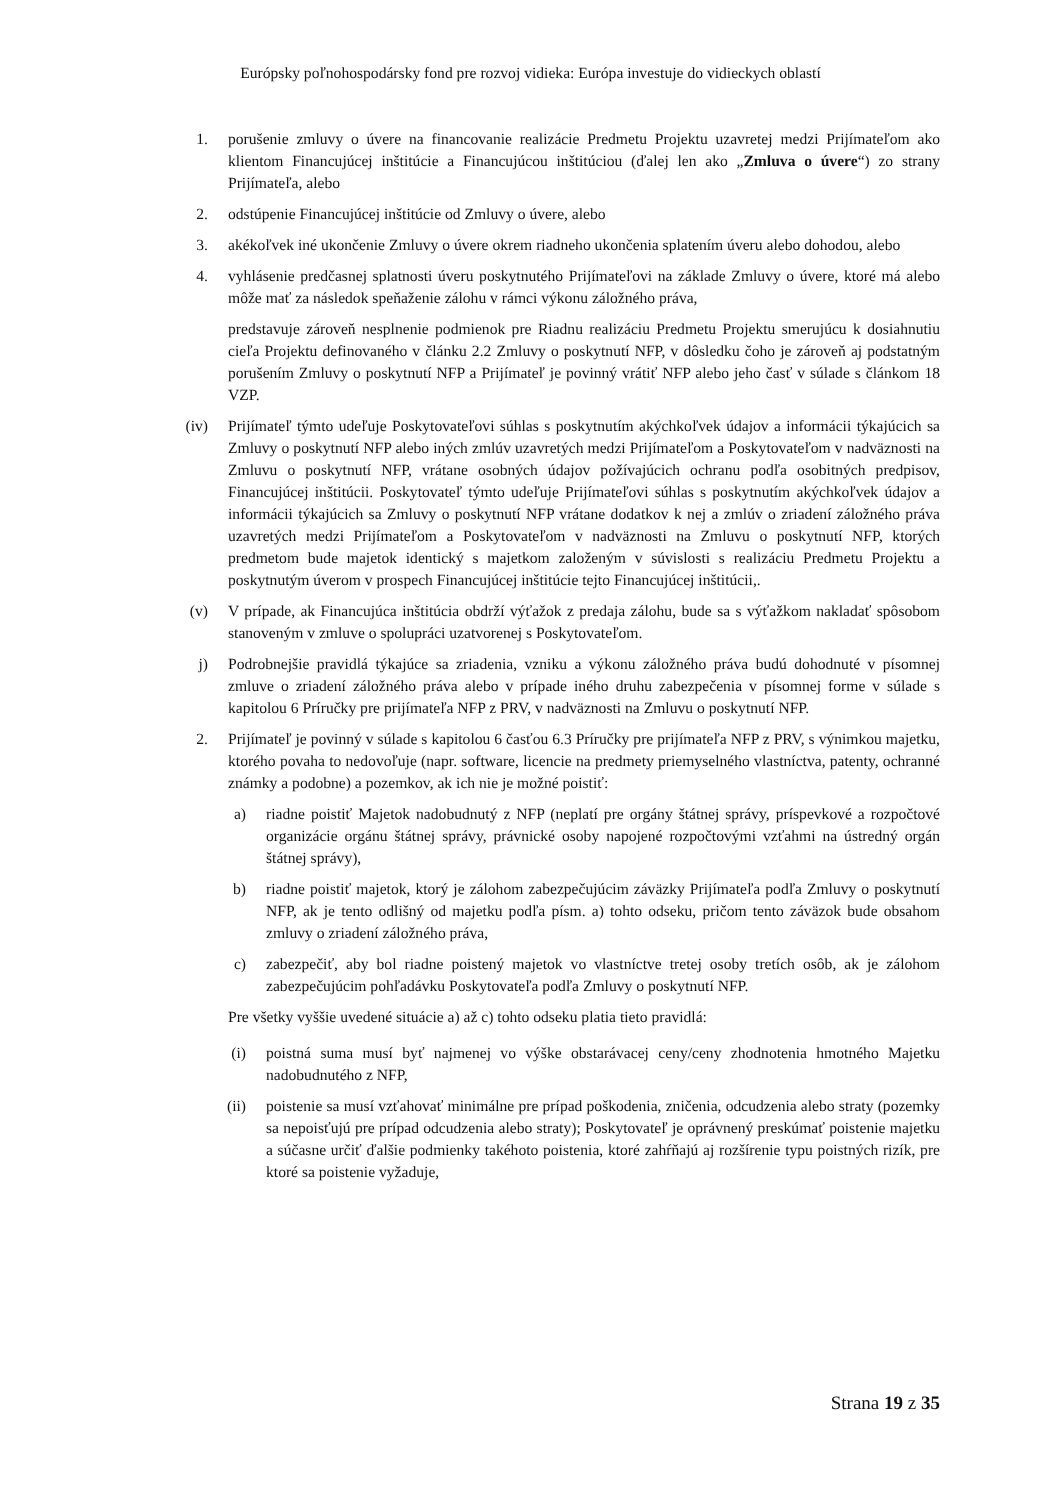Európsky poľnohospodársky fond pre rozvoj vidieka: Európa investuje do vidieckych oblastí
1. porušenie zmluvy o úvere na financovanie realizácie Predmetu Projektu uzavretej medzi Prijímateľom ako klientom Financujúcej inštitúcie a Financujúcou inštitúciou (ďalej len ako „Zmluva o úvere“) zo strany Prijímateľa, alebo
2. odstúpenie Financujúcej inštitúcie od Zmluvy o úvere, alebo
3. akékoľvek iné ukončenie Zmluvy o úvere okrem riadneho ukončenia splatením úveru alebo dohodou, alebo
4. vyhlásenie predčasnej splatnosti úveru poskytnutého Prijímateľovi na základe Zmluvy o úvere, ktoré má alebo môže mať za následok speňaženie zálohu v rámci výkonu záložného práva,
predstavuje zároveň nesplnenie podmienok pre Riadnu realizáciu Predmetu Projektu smerujúcu k dosiahnutiu cieľa Projektu definovaného v článku 2.2 Zmluvy o poskytnutí NFP, v dôsledku čoho je zároveň aj podstatným porušením Zmluvy o poskytnutí NFP a Prijímateľ je povinný vrátiť NFP alebo jeho časť v súlade s článkom 18 VZP.
(iv) Prijímateľ týmto udeľuje Poskytovateľovi súhlas s poskytnutím akýchkoľvek údajov a informácii týkajúcich sa Zmluvy o poskytnutí NFP alebo iných zmlúv uzavretých medzi Prijímateľom a Poskytovateľom v nadväznosti na Zmluvu o poskytnutí NFP, vrátane osobných údajov požívajúcich ochranu podľa osobitných predpisov, Financujúcej inštitúcii. Poskytovateľ týmto udeľuje Prijímateľovi súhlas s poskytnutím akýchkoľvek údajov a informácii týkajúcich sa Zmluvy o poskytnutí NFP vrátane dodatkov k nej a zmlúv o zriadení záložného práva uzavretých medzi Prijímateľom a Poskytovateľom v nadväznosti na Zmluvu o poskytnutí NFP, ktorých predmetom bude majetok identický s majetkom založeným v súvislosti s realizáciu Predmetu Projektu a poskytnutým úverom v prospech Financujúcej inštitúcie tejto Financujúcej inštitúcii,.
(v) V prípade, ak Financujúca inštitúcia obdrží výťažok z predaja zálohu, bude sa s výťažkom nakladať spôsobom stanoveným v zmluve o spolupráci uzatvorenej s Poskytovateľom.
j) Podrobnejšie pravidlá týkajúce sa zriadenia, vzniku a výkonu záložného práva budú dohodnuté v písomnej zmluve o zriadení záložného práva alebo v prípade iného druhu zabezpečenia v písomnej forme v súlade s kapitolou 6 Príručky pre prijímateľa NFP z PRV, v nadväznosti na Zmluvu o poskytnutí NFP.
2. Prijímateľ je povinný v súlade s kapitolou 6 časťou 6.3 Príručky pre prijímateľa NFP z PRV, s výnimkou majetku, ktorého povaha to nedovoľuje (napr. software, licencie na predmety priemyselného vlastníctva, patenty, ochranné známky a podobne) a pozemkov, ak ich nie je možné poistiť:
a) riadne poistiť Majetok nadobudnutý z NFP (neplatí pre orgány štátnej správy, príspevkové a rozpočtové organizácie orgánu štátnej správy, právnické osoby napojené rozpočtovými vzťahmi na ústredný orgán štátnej správy),
b) riadne poistiť majetok, ktorý je zálohom zabezpečujúcim záväzky Prijímateľa podľa Zmluvy o poskytnutí NFP, ak je tento odlišný od majetku podľa písm. a) tohto odseku, pričom tento záväzok bude obsahom zmluvy o zriadení záložného práva,
c) zabezpečiť, aby bol riadne poistený majetok vo vlastníctve tretej osoby tretích osôb, ak je zálohom zabezpečujúcim pohľadávku Poskytovateľa podľa Zmluvy o poskytnutí NFP.
Pre všetky vyššie uvedené situácie a) až c) tohto odseku platia tieto pravidlá:
(i) poistná suma musí byť najmenej vo výške obstarávacej ceny/ceny zhodnotenia hmotného Majetku nadobudnutého z NFP,
(ii) poistenie sa musí vzťahovať minimálne pre prípad poškodenia, zničenia, odcudzenia alebo straty (pozemky sa nepoisťujú pre prípad odcudzenia alebo straty); Poskytovateľ je oprávnený preskúmať poistenie majetku a súčasne určiť ďalšie podmienky takéhoto poistenia, ktoré zahŕňajú aj rozšírenie typu poistných rizík, pre ktoré sa poistenie vyžaduje,
Strana 19 z 35